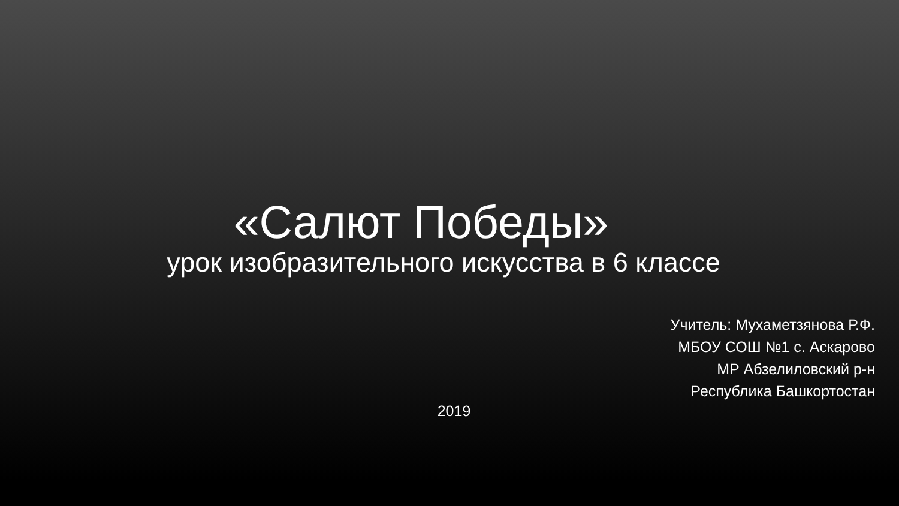«Салют Победы»
урок изобразительного искусства в 6 классе
Учитель: Мухаметзянова Р.Ф.
МБОУ СОШ №1 с. Аскарово
МР Абзелиловский р-н
Республика Башкортостан
2019